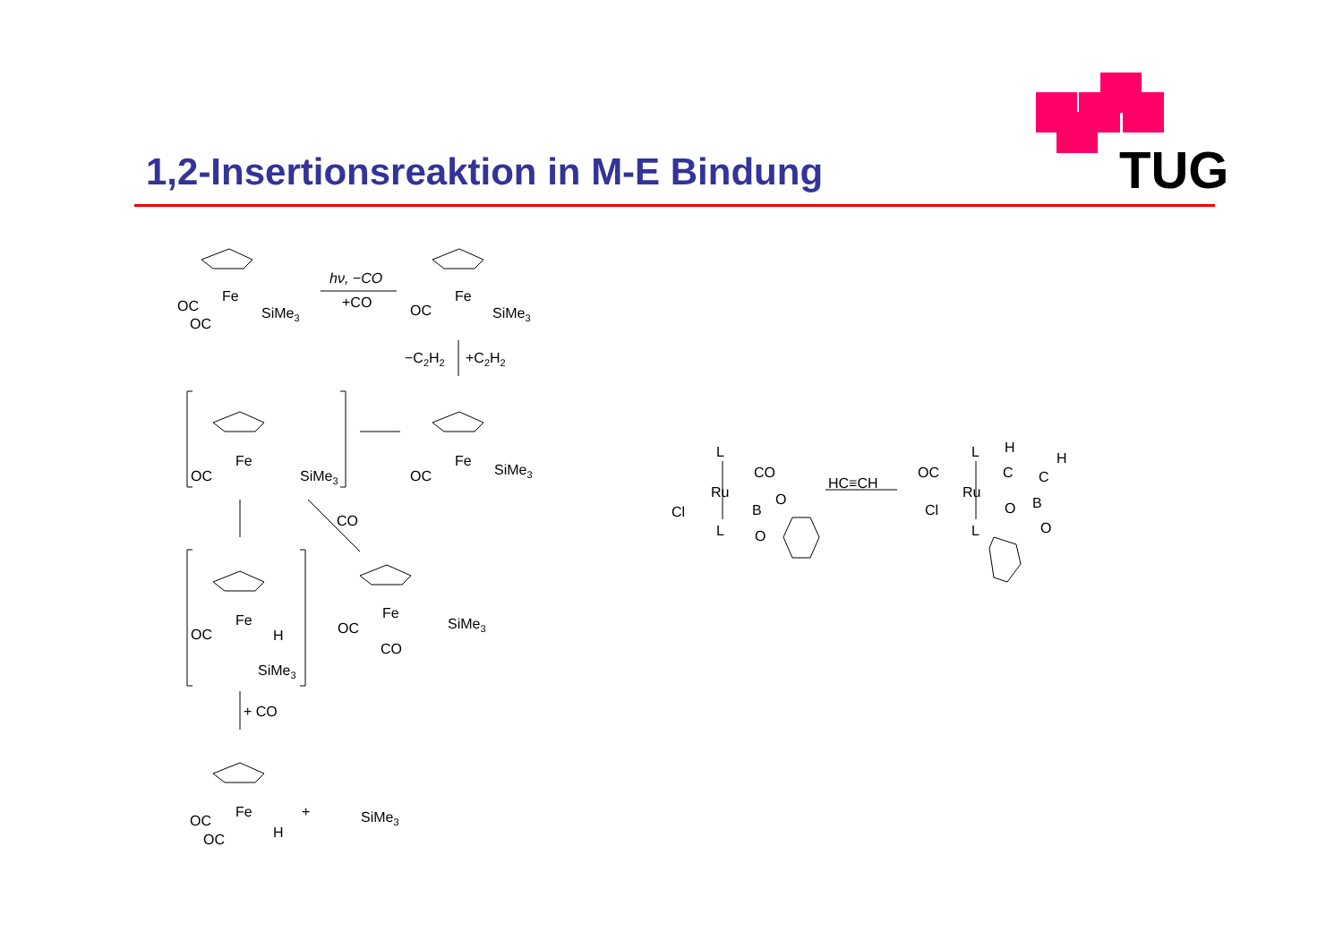TUG
1,2-Insertionsreaktion in M-E Bindung
OC
Fe
SiMe3
OC
hν, −CO
+CO
OC
Fe
SiMe3
−C2H2
+C2H2
OC
Fe
SiMe3
OC
Fe
SiMe3
CO
OC
Fe
H
SiMe3
OC
Fe
SiMe3
CO
+ CO
OC
Fe
H
OC
+
SiMe3
L
CO
Ru
Cl
L
B
O
O
HC≡CH
L
H
H
OC
Ru
C
C
Cl
L
O
B
O